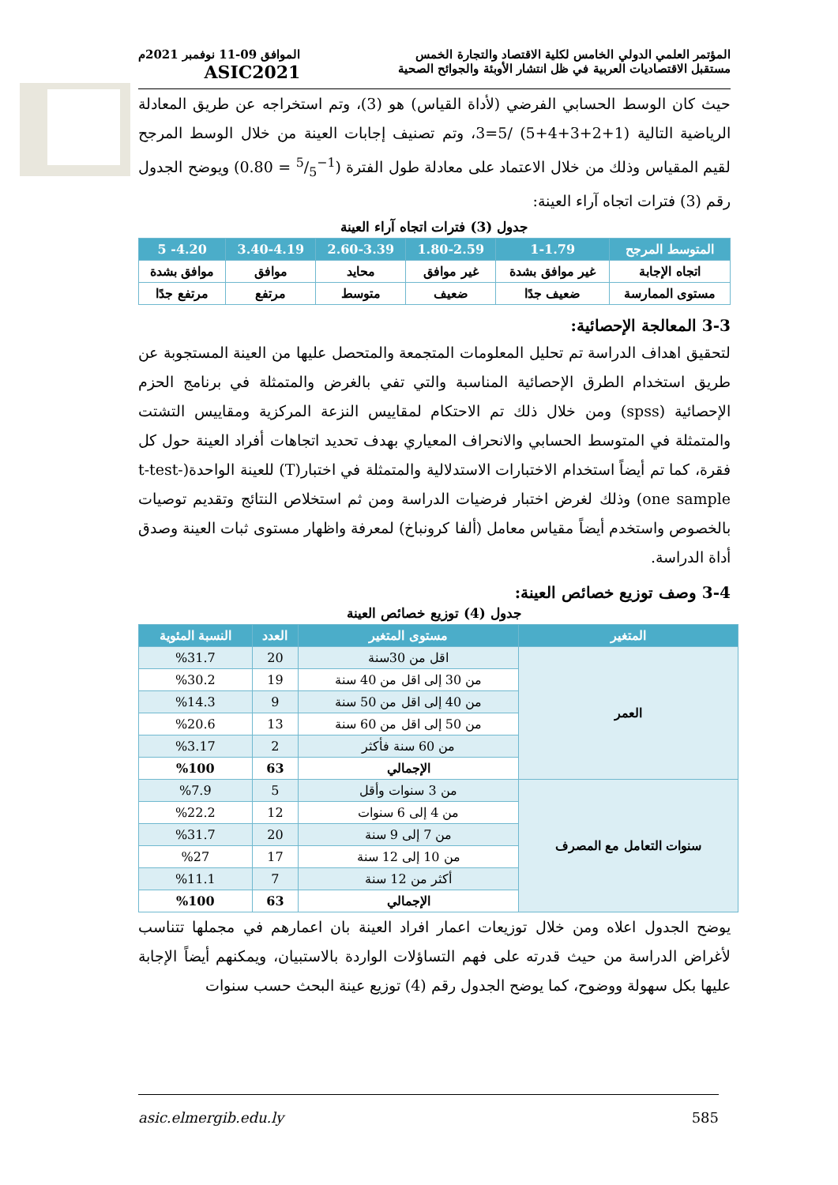المؤتمر العلمي الدولي الخامس لكلية الاقتصاد والتجارة الخمس
مستقبل الاقتصاديات العربية في ظل انتشار الأوبئة والجوائح الصحية
الموافق 09-11 نوفمبر 2021م
ASIC2021
حيث كان الوسط الحسابي الفرضي (لأداة القياس) هو (3)، وتم استخراجه عن طريق المعادلة الرياضية التالية (1+2+3+4+5) /5=3، وتم تصنيف إجابات العينة من خلال الوسط المرجح لقيم المقياس وذلك من خلال الاعتماد على معادلة طول الفترة (1−5/5 = 0.80) ويوضح الجدول رقم (3) فترات اتجاه آراء العينة:
جدول (3) فترات اتجاه آراء العينة
| المتوسط المرجح | 1-1.79 | 1.80-2.59 | 2.60-3.39 | 3.40-4.19 | 4.20- 5 |
| --- | --- | --- | --- | --- | --- |
| اتجاه الإجابة | غير موافق بشدة | غير موافق | محايد | موافق | موافق بشدة |
| مستوى الممارسة | ضعيف جدًا | ضعيف | متوسط | مرتفع | مرتفع جدًا |
3-3 المعالجة الإحصائية:
لتحقيق اهداف الدراسة تم تحليل المعلومات المتجمعة والمتحصل عليها من العينة المستجوبة عن طريق استخدام الطرق الإحصائية المناسبة والتي تفي بالغرض والمتمثلة في برنامج الحزم الإحصائية (spss) ومن خلال ذلك تم الاحتكام لمقاييس النزعة المركزية ومقاييس التشتت والمتمثلة في المتوسط الحسابي والانحراف المعياري بهدف تحديد اتجاهات أفراد العينة حول كل فقرة، كما تم أيضاً استخدام الاختبارات الاستدلالية والمتمثلة في اختبار(T) للعينة الواحدة(t-test-one sample) وذلك لغرض اختبار فرضيات الدراسة ومن ثم استخلاص النتائج وتقديم توصيات بالخصوص واستخدم أيضاً مقياس معامل (ألفا كرونباخ) لمعرفة واظهار مستوى ثبات العينة وصدق أداة الدراسة.
3-4 وصف توزيع خصائص العينة:
جدول (4) توزيع خصائص العينة
| المتغير | مستوى المتغير | العدد | النسبة المئوية |
| --- | --- | --- | --- |
| العمر | اقل من 30سنة | 20 | %31.7 |
| | من 30 إلى اقل من 40 سنة | 19 | %30.2 |
| | من 40 إلى اقل من 50 سنة | 9 | %14.3 |
| | من 50 إلى اقل من 60 سنة | 13 | %20.6 |
| | من 60 سنة فأكثر | 2 | %3.17 |
| | الإجمالي | 63 | %100 |
| سنوات التعامل مع المصرف | من 3 سنوات وأقل | 5 | %7.9 |
| | من 4 إلى 6 سنوات | 12 | %22.2 |
| | من 7 إلى 9 سنة | 20 | %31.7 |
| | من 10 إلى 12 سنة | 17 | %27 |
| | أكثر من 12 سنة | 7 | %11.1 |
| | الإجمالي | 63 | %100 |
يوضح الجدول اعلاه ومن خلال توزيعات اعمار افراد العينة بان اعمارهم في مجملها تتناسب لأغراض الدراسة من حيث قدرته على فهم التساؤلات الواردة بالاستبيان، ويمكنهم أيضاً الإجابة عليها بكل سهولة ووضوح، كما يوضح الجدول رقم (4) توزيع عينة البحث حسب سنوات
asic.elmergib.edu.ly 585